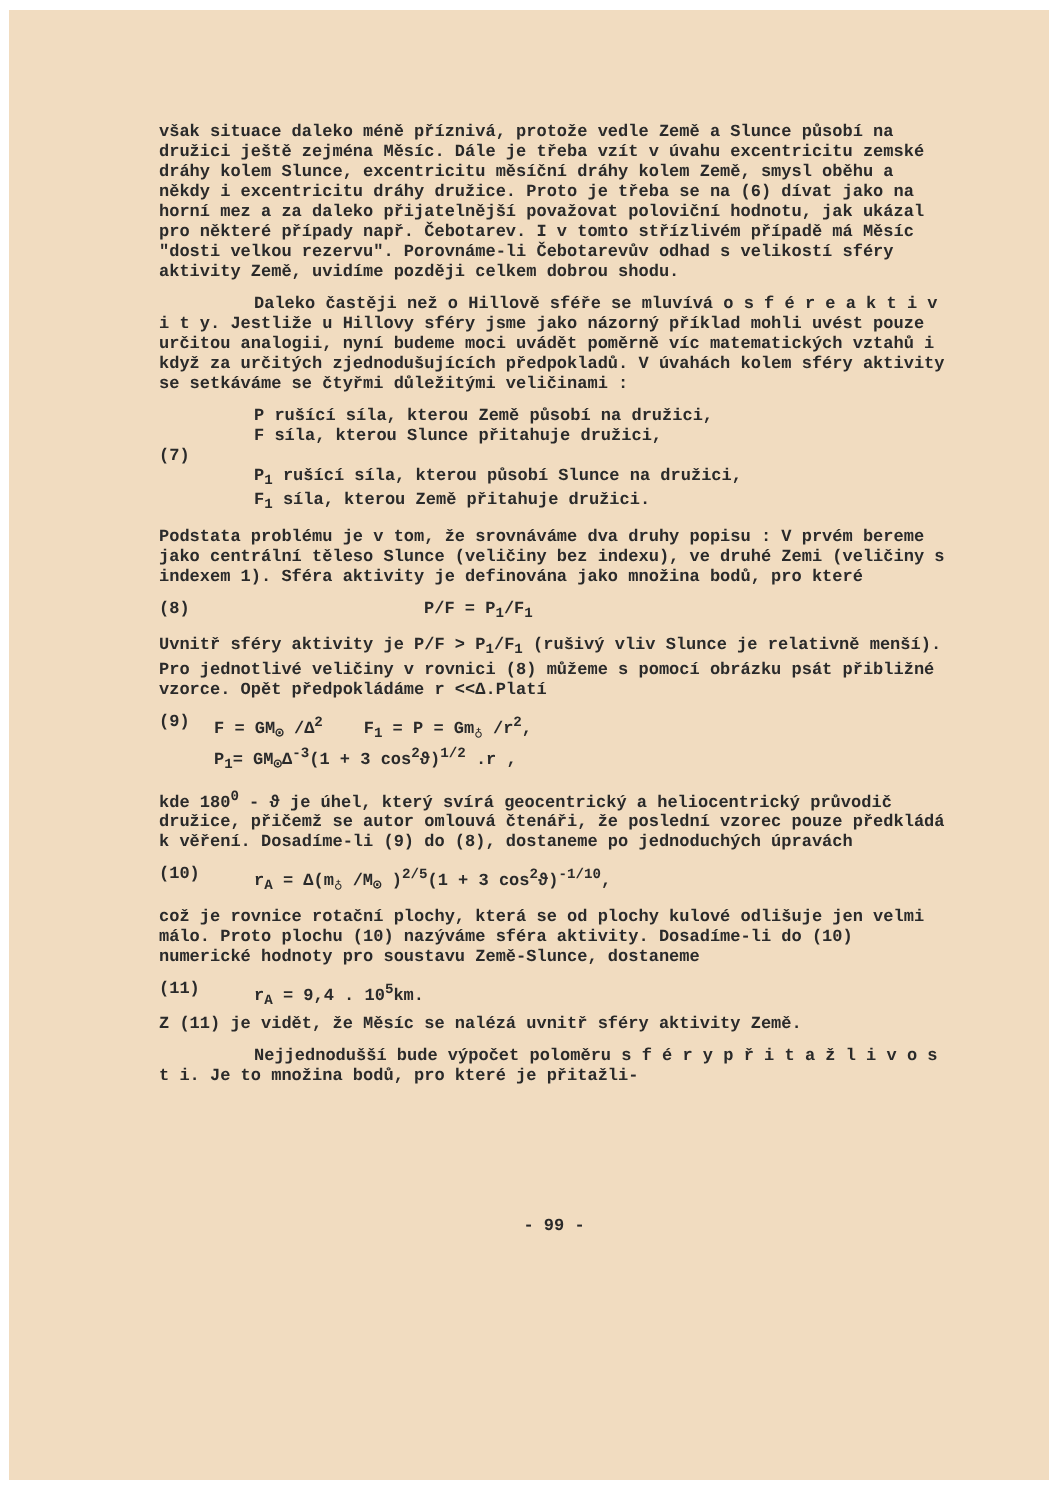však situace daleko méně příznivá, protože vedle Země a Slunce působí na družici ještě zejména Měsíc. Dále je třeba vzít v úvahu excentricitu zemské dráhy kolem Slunce, excentricitu měsíční dráhy kolem Země, smysl oběhu a někdy i excentricitu dráhy družice. Proto je třeba se na (6) dívat jako na horní mez a za daleko přijatelnější považovat poloviční hodnotu, jak ukázal pro některé případy např. Čebotarev. I v tomto střízlivém případě má Měsíc "dosti velkou rezervu". Porovnáme-li Čebotarevův odhad s velikostí sféry aktivity Země, uvidíme později celkem dobrou shodu.
Daleko častěji než o Hillově sféře se mluvívá o s f é r e a k t i v i t y. Jestliže u Hillovy sféry jsme jako názorný příklad mohli uvést pouze určitou analogii, nyní budeme moci uvádět poměrně víc matematických vztahů i když za určitých zjednodušujících předpokladů. V úvahách kolem sféry aktivity se setkáváme se čtyřmi důležitými veličinami :
(7) P rušící síla, kterou Země působí na družici,
F síla, kterou Slunce přitahuje družici,
P<sub>1</sub> rušící síla, kterou působí Slunce na družici,
F<sub>1</sub> síla, kterou Země přitahuje družici.
Podstata problému je v tom, že srovnáváme dva druhy popisu : V prvém bereme jako centrální těleso Slunce (veličiny bez indexu), ve druhé Zemi (veličiny s indexem 1). Sféra aktivity je definována jako množina bodů, pro které
(8) P/F = P<sub>1</sub>/F<sub>1</sub>
Uvnitř sféry aktivity je P/F > P<sub>1</sub>/F<sub>1</sub> (rušivý vliv Slunce je relativně menší). Pro jednotlivé veličiny v rovnici (8) můžeme s pomocí obrázku psát přibližné vzorce. Opět předpokládáme r <<Δ.Platí
(9) F = GM<sub>⊙</sub> /Δ<sup>2</sup> F<sub>1</sub> = P = Gm<sub>♁</sub> /r<sup>2</sup>,
P<sub>1</sub>= GM<sub>⊙</sub>Δ<sup>-3</sup>(1 + 3 cos<sup>2</sup>ϑ)<sup>1/2</sup> .r ,
kde 180<sup>0</sup> - ϑ je úhel, který svírá geocentrický a heliocentrický průvodič družice, přičemž se autor omlouvá čtenáři, že poslední vzorec pouze předkládá k věření. Dosadíme-li (9) do (8), dostaneme po jednoduchých úpravách
(10) r<sub>A</sub> = Δ(m<sub>♁</sub> /M<sub>⊙</sub> )<sup>2/5</sup>(1 + 3 cos<sup>2</sup>ϑ)<sup>-1/10</sup>,
což je rovnice rotační plochy, která se od plochy kulové odlišuje jen velmi málo. Proto plochu (10) nazýváme sféra aktivity. Dosadíme-li do (10) numerické hodnoty pro soustavu Země-Slunce, dostaneme
(11) r<sub>A</sub> = 9,4 . 10<sup>5</sup>km.
Z (11) je vidět, že Měsíc se nalézá uvnitř sféry aktivity Země.
Nejjednodušší bude výpočet poloměru s f é r y p ř i t a ž l i v o s t i. Je to množina bodů, pro které je přitažli-
- 99 -